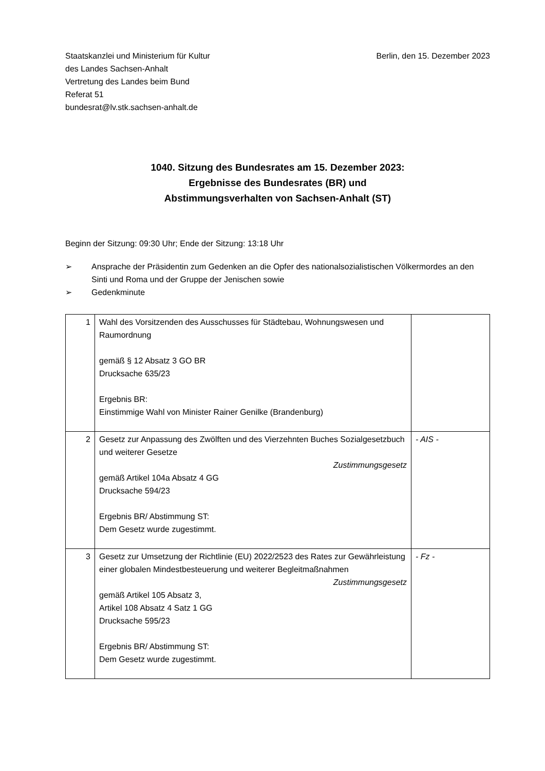Staatskanzlei und Ministerium für Kultur
des Landes Sachsen-Anhalt
Vertretung des Landes beim Bund
Referat 51
bundesrat@lv.stk.sachsen-anhalt.de
Berlin, den 15. Dezember 2023
1040. Sitzung des Bundesrates am 15. Dezember 2023:
Ergebnisse des Bundesrates (BR) und
Abstimmungsverhalten von Sachsen-Anhalt (ST)
Beginn der Sitzung: 09:30 Uhr; Ende der Sitzung: 13:18 Uhr
➢ Ansprache der Präsidentin zum Gedenken an die Opfer des nationalsozialistischen Völkermordes an den Sinti und Roma und der Gruppe der Jenischen sowie
➢ Gedenkminute
| 1 | Wahl des Vorsitzenden des Ausschusses für Städtebau, Wohnungswesen und Raumordnung gemäß § 12 Absatz 3 GO BR Drucksache 635/23 Ergebnis BR: Einstimmige Wahl von Minister Rainer Genilke (Brandenburg) | |
| 2 | Gesetz zur Anpassung des Zwölften und des Vierzehnten Buches Sozialgesetzbuch und weiterer Gesetze Zustimmungsgesetz gemäß Artikel 104a Absatz 4 GG Drucksache 594/23 Ergebnis BR/ Abstimmung ST: Dem Gesetz wurde zugestimmt. | - AIS - |
| 3 | Gesetz zur Umsetzung der Richtlinie (EU) 2022/2523 des Rates zur Gewährleistung einer globalen Mindestbesteuerung und weiterer Begleitmaßnahmen Zustimmungsgesetz gemäß Artikel 105 Absatz 3, Artikel 108 Absatz 4 Satz 1 GG Drucksache 595/23 Ergebnis BR/ Abstimmung ST: Dem Gesetz wurde zugestimmt. | - Fz - |